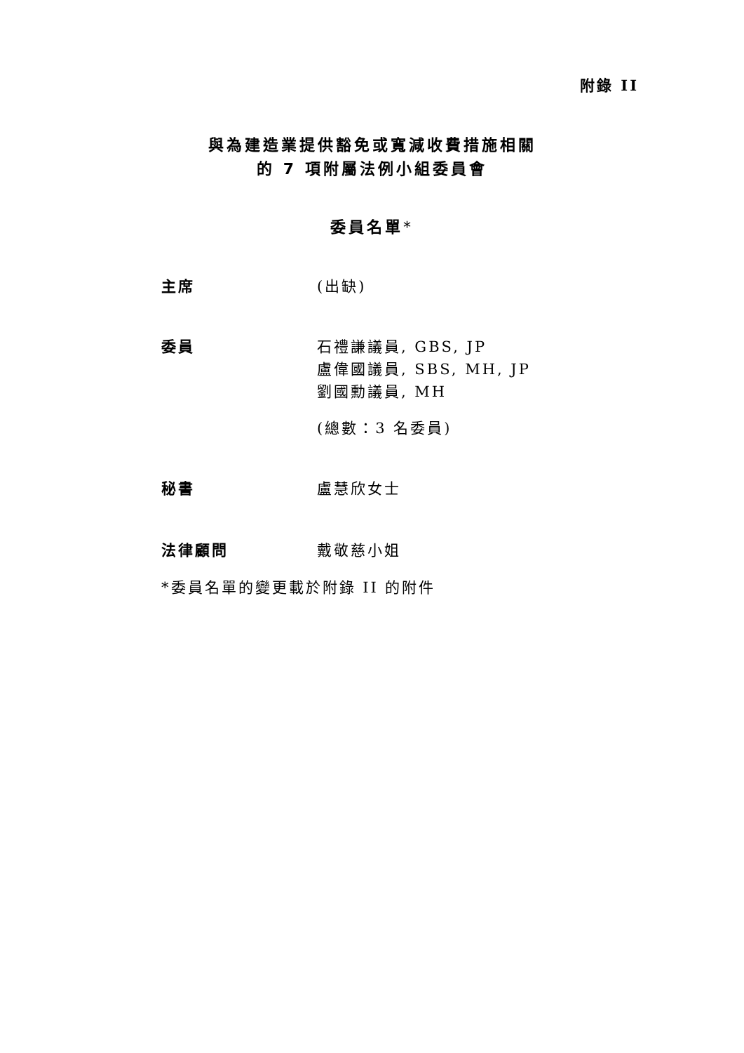附錄 II
與為建造業提供豁免或寬減收費措施相關
的 7 項附屬法例小組委員會
委員名單*
主席 (出缺)
委員 石禮謙議員, GBS, JP
盧偉國議員, SBS, MH, JP
劉國勳議員, MH
(總數：3 名委員)
秘書 盧慧欣女士
法律顧問 戴敬慈小姐
*委員名單的變更載於附錄 II 的附件